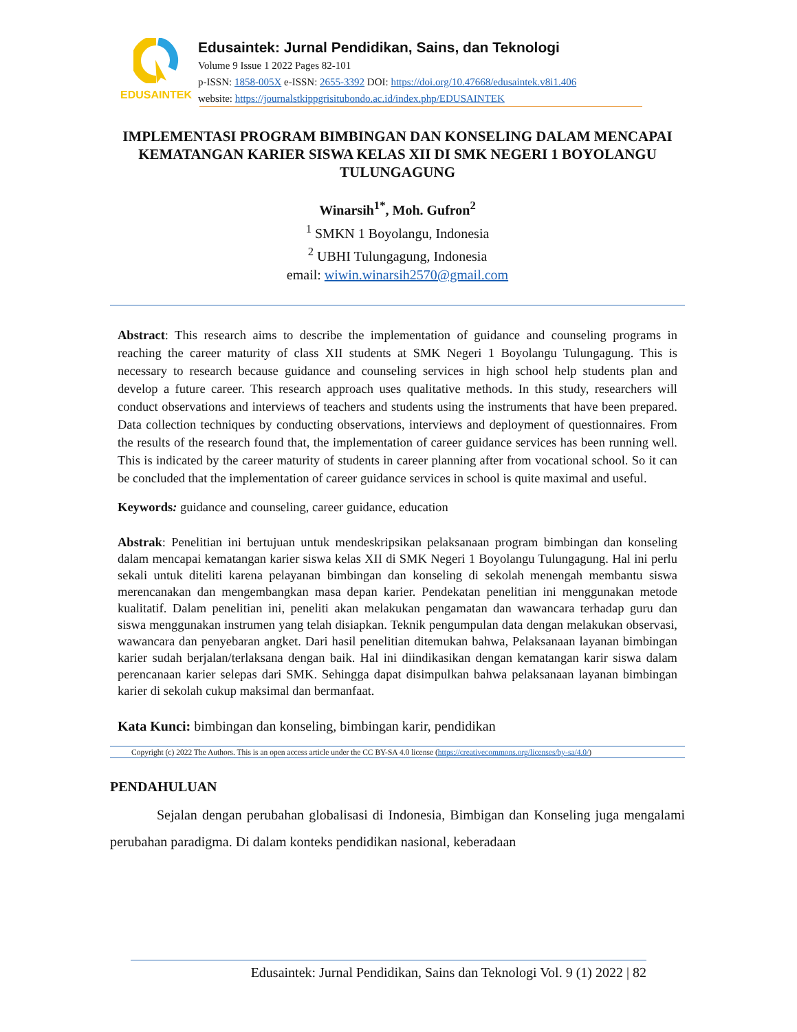EDUSAINTEK
Edusaintek: Jurnal Pendidikan, Sains, dan Teknologi
Volume 9 Issue 1 2022 Pages 82-101
p-ISSN: 1858-005X e-ISSN: 2655-3392 DOI: https://doi.org/10.47668/edusaintek.v8i1.406
website: https://journalstkippgrisitubondo.ac.id/index.php/EDUSAINTEK
IMPLEMENTASI PROGRAM BIMBINGAN DAN KONSELING DALAM MENCAPAI KEMATANGAN KARIER SISWA KELAS XII DI SMK NEGERI 1 BOYOLANGU TULUNGAGUNG
Winarsih<sup>1*</sup>, Moh. Gufron<sup>2</sup>
<sup>1</sup> SMKN 1 Boyolangu, Indonesia
<sup>2</sup> UBHI Tulungagung, Indonesia
email: wiwin.winarsih2570@gmail.com
Abstract: This research aims to describe the implementation of guidance and counseling programs in reaching the career maturity of class XII students at SMK Negeri 1 Boyolangu Tulungagung. This is necessary to research because guidance and counseling services in high school help students plan and develop a future career. This research approach uses qualitative methods. In this study, researchers will conduct observations and interviews of teachers and students using the instruments that have been prepared. Data collection techniques by conducting observations, interviews and deployment of questionnaires. From the results of the research found that, the implementation of career guidance services has been running well. This is indicated by the career maturity of students in career planning after from vocational school. So it can be concluded that the implementation of career guidance services in school is quite maximal and useful.
Keywords: guidance and counseling, career guidance, education
Abstrak: Penelitian ini bertujuan untuk mendeskripsikan pelaksanaan program bimbingan dan konseling dalam mencapai kematangan karier siswa kelas XII di SMK Negeri 1 Boyolangu Tulungagung. Hal ini perlu sekali untuk diteliti karena pelayanan bimbingan dan konseling di sekolah menengah membantu siswa merencanakan dan mengembangkan masa depan karier. Pendekatan penelitian ini menggunakan metode kualitatif. Dalam penelitian ini, peneliti akan melakukan pengamatan dan wawancara terhadap guru dan siswa menggunakan instrumen yang telah disiapkan. Teknik pengumpulan data dengan melakukan observasi, wawancara dan penyebaran angket. Dari hasil penelitian ditemukan bahwa, Pelaksanaan layanan bimbingan karier sudah berjalan/terlaksana dengan baik. Hal ini diindikasikan dengan kematangan karir siswa dalam perencanaan karier selepas dari SMK. Sehingga dapat disimpulkan bahwa pelaksanaan layanan bimbingan karier di sekolah cukup maksimal dan bermanfaat.
Kata Kunci: bimbingan dan konseling, bimbingan karir, pendidikan
Copyright (c) 2022 The Authors. This is an open access article under the CC BY-SA 4.0 license (https://creativecommons.org/licenses/by-sa/4.0/)
PENDAHULUAN
Sejalan dengan perubahan globalisasi di Indonesia, Bimbigan dan Konseling juga mengalami perubahan paradigma. Di dalam konteks pendidikan nasional, keberadaan
Edusaintek: Jurnal Pendidikan, Sains dan Teknologi Vol. 9 (1) 2022 | 82